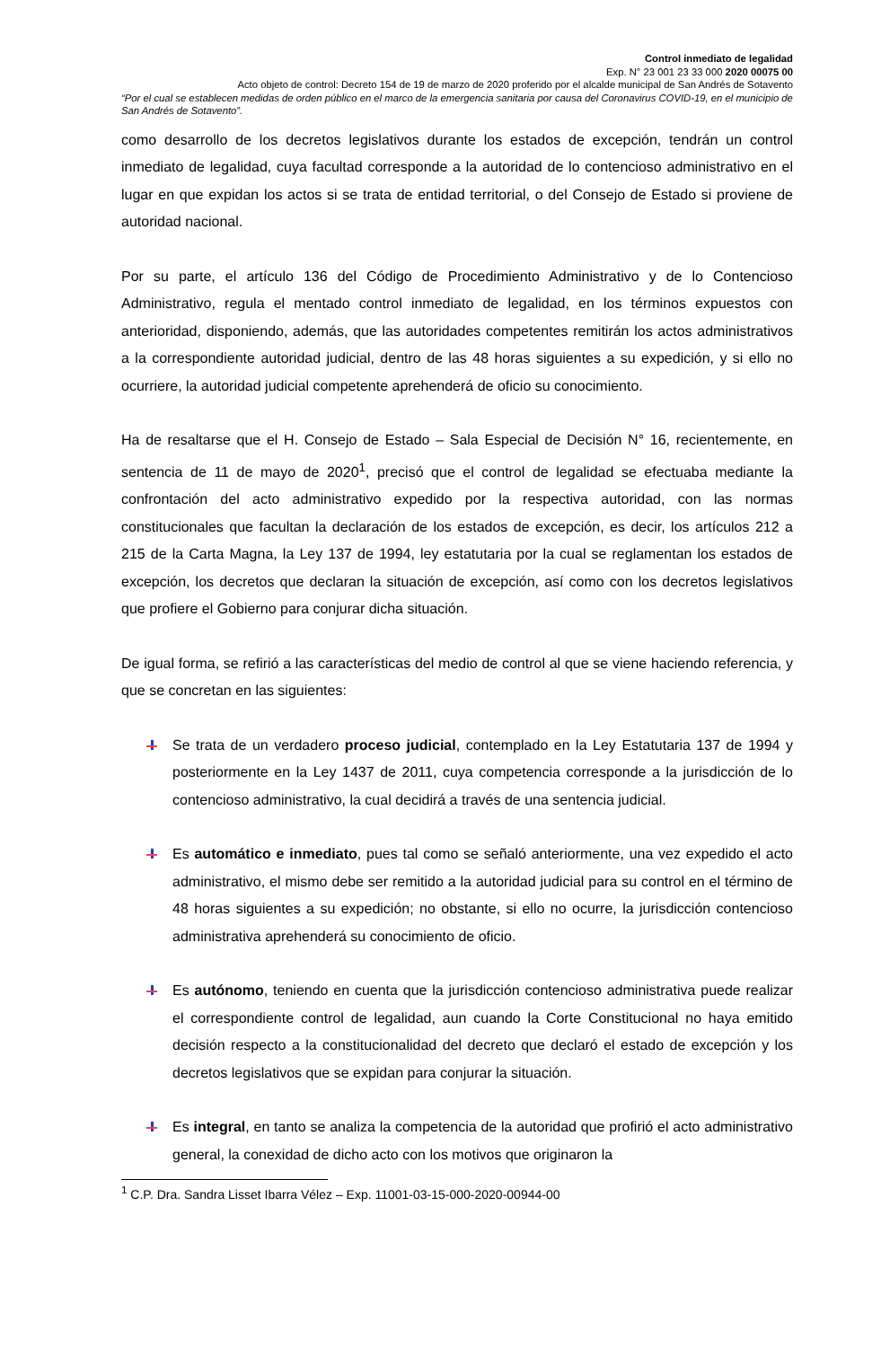Control inmediato de legalidad
Exp. N° 23 001 23 33 000 2020 00075 00
Acto objeto de control: Decreto 154 de 19 de marzo de 2020 proferido por el alcalde municipal de San Andrés de Sotavento
“Por el cual se establecen medidas de orden público en el marco de la emergencia sanitaria por causa del Coronavirus COVID-19, en el municipio de San Andrés de Sotavento”.
como desarrollo de los decretos legislativos durante los estados de excepción, tendrán un control inmediato de legalidad, cuya facultad corresponde a la autoridad de lo contencioso administrativo en el lugar en que expidan los actos si se trata de entidad territorial, o del Consejo de Estado si proviene de autoridad nacional.
Por su parte, el artículo 136 del Código de Procedimiento Administrativo y de lo Contencioso Administrativo, regula el mentado control inmediato de legalidad, en los términos expuestos con anterioridad, disponiendo, además, que las autoridades competentes remitirán los actos administrativos a la correspondiente autoridad judicial, dentro de las 48 horas siguientes a su expedición, y si ello no ocurriere, la autoridad judicial competente aprehenderá de oficio su conocimiento.
Ha de resaltarse que el H. Consejo de Estado – Sala Especial de Decisión N° 16, recientemente, en sentencia de 11 de mayo de 2020<sup>1</sup>, precisó que el control de legalidad se efectuaba mediante la confrontación del acto administrativo expedido por la respectiva autoridad, con las normas constitucionales que facultan la declaración de los estados de excepción, es decir, los artículos 212 a 215 de la Carta Magna, la Ley 137 de 1994, ley estatutaria por la cual se reglamentan los estados de excepción, los decretos que declaran la situación de excepción, así como con los decretos legislativos que profiere el Gobierno para conjurar dicha situación.
De igual forma, se refirió a las características del medio de control al que se viene haciendo referencia, y que se concretan en las siguientes:
Se trata de un verdadero proceso judicial, contemplado en la Ley Estatutaria 137 de 1994 y posteriormente en la Ley 1437 de 2011, cuya competencia corresponde a la jurisdicción de lo contencioso administrativo, la cual decidirá a través de una sentencia judicial.
Es automático e inmediato, pues tal como se señaló anteriormente, una vez expedido el acto administrativo, el mismo debe ser remitido a la autoridad judicial para su control en el término de 48 horas siguientes a su expedición; no obstante, si ello no ocurre, la jurisdicción contencioso administrativa aprehenderá su conocimiento de oficio.
Es autónomo, teniendo en cuenta que la jurisdicción contencioso administrativa puede realizar el correspondiente control de legalidad, aun cuando la Corte Constitucional no haya emitido decisión respecto a la constitucionalidad del decreto que declaró el estado de excepción y los decretos legislativos que se expidan para conjurar la situación.
Es integral, en tanto se analiza la competencia de la autoridad que profirió el acto administrativo general, la conexidad de dicho acto con los motivos que originaron la
<sup>1</sup> C.P. Dra. Sandra Lisset Ibarra Vélez – Exp. 11001-03-15-000-2020-00944-00